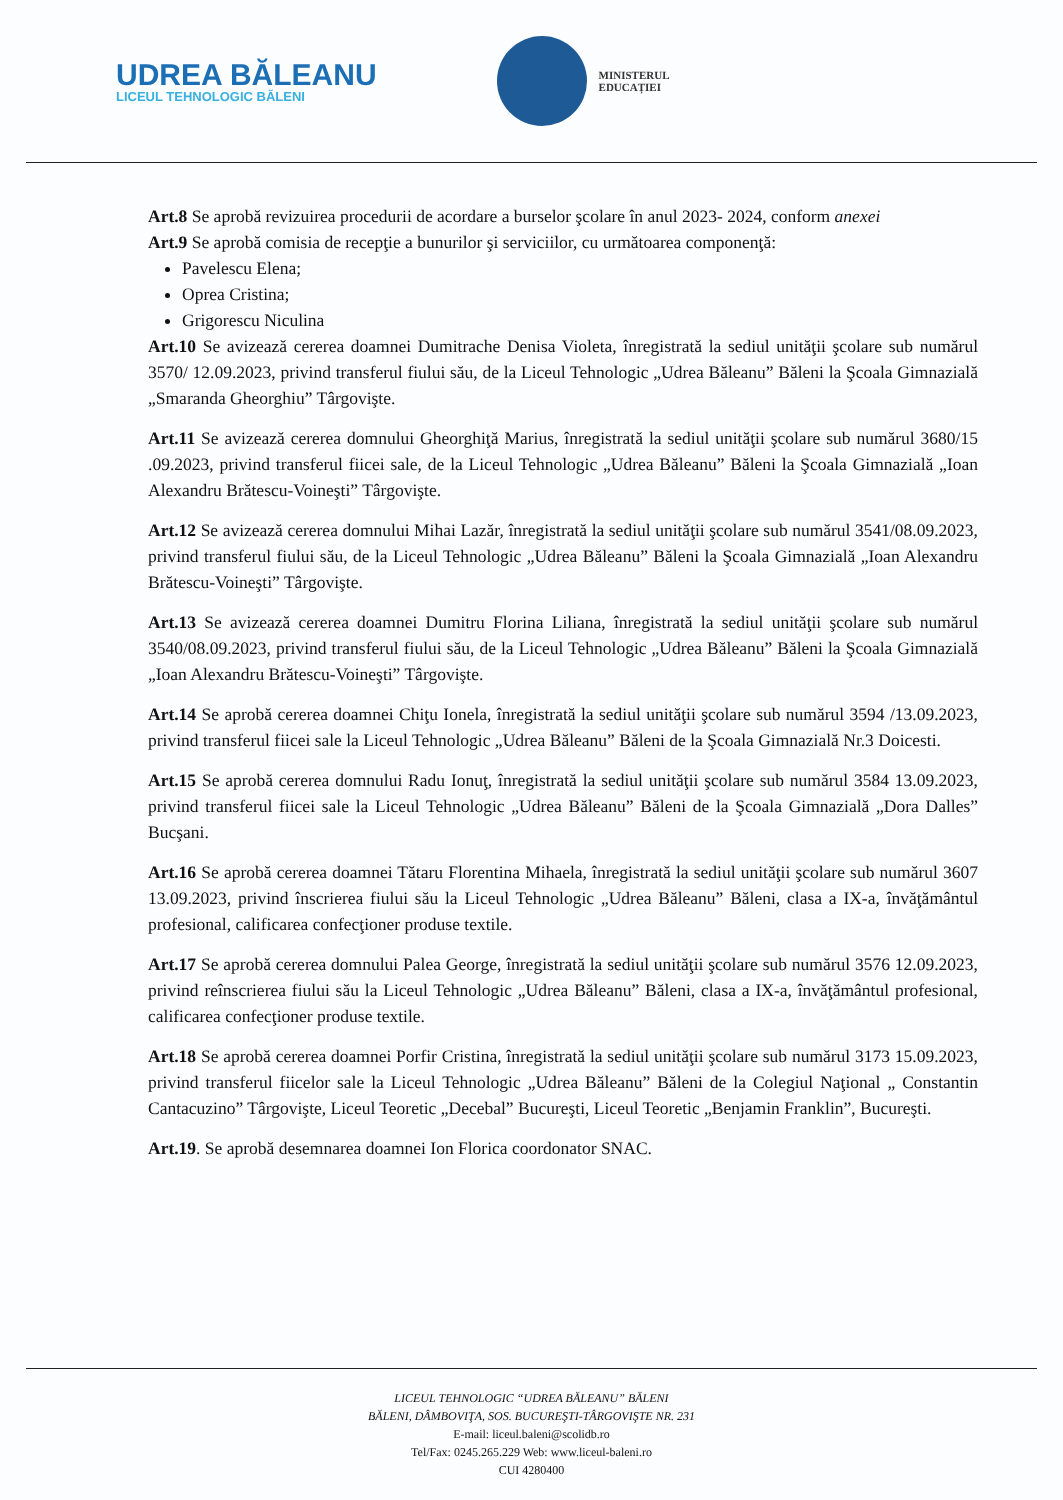UDREA BĂLEANU
LICEUL TEHNOLOGIC BĂLENI
MINISTERUL
EDUCAȚIEI
Art.8 Se aprobă revizuirea procedurii de acordare a burselor şcolare în anul 2023- 2024, conform anexei
Art.9 Se aprobă comisia de recepţie a bunurilor şi serviciilor, cu următoarea componenţă:
Pavelescu Elena;
Oprea Cristina;
Grigorescu Niculina
Art.10 Se avizează cererea doamnei Dumitrache Denisa Violeta, înregistrată la sediul unităţii şcolare sub numărul 3570/ 12.09.2023, privind transferul fiului său, de la Liceul Tehnologic „Udrea Băleanu” Băleni la Şcoala Gimnazială „Smaranda Gheorghiu” Târgovişte.
Art.11 Se avizează cererea domnului Gheorghiţă Marius, înregistrată la sediul unităţii şcolare sub numărul 3680/15 .09.2023, privind transferul fiicei sale, de la Liceul Tehnologic „Udrea Băleanu” Băleni la Şcoala Gimnazială „Ioan Alexandru Brătescu-Voineşti” Târgovişte.
Art.12 Se avizează cererea domnului Mihai Lazăr, înregistrată la sediul unităţii şcolare sub numărul 3541/08.09.2023, privind transferul fiului său, de la Liceul Tehnologic „Udrea Băleanu” Băleni la Şcoala Gimnazială „Ioan Alexandru Brătescu-Voineşti” Târgovişte.
Art.13 Se avizează cererea doamnei Dumitru Florina Liliana, înregistrată la sediul unităţii şcolare sub numărul 3540/08.09.2023, privind transferul fiului său, de la Liceul Tehnologic „Udrea Băleanu” Băleni la Şcoala Gimnazială „Ioan Alexandru Brătescu-Voineşti” Târgovişte.
Art.14 Se aprobă cererea doamnei Chiţu Ionela, înregistrată la sediul unităţii şcolare sub numărul 3594 /13.09.2023, privind transferul fiicei sale la Liceul Tehnologic „Udrea Băleanu” Băleni de la Şcoala Gimnazială Nr.3 Doicesti.
Art.15 Se aprobă cererea domnului Radu Ionuţ, înregistrată la sediul unităţii şcolare sub numărul 3584 13.09.2023, privind transferul fiicei sale la Liceul Tehnologic „Udrea Băleanu” Băleni de la Şcoala Gimnazială „Dora Dalles” Bucşani.
Art.16 Se aprobă cererea doamnei Tătaru Florentina Mihaela, înregistrată la sediul unităţii şcolare sub numărul 3607 13.09.2023, privind înscrierea fiului său la Liceul Tehnologic „Udrea Băleanu” Băleni, clasa a IX-a, învăţământul profesional, calificarea confecţioner produse textile.
Art.17 Se aprobă cererea domnului Palea George, înregistrată la sediul unităţii şcolare sub numărul 3576 12.09.2023, privind reînscrierea fiului său la Liceul Tehnologic „Udrea Băleanu” Băleni, clasa a IX-a, învăţământul profesional, calificarea confecţioner produse textile.
Art.18 Se aprobă cererea doamnei Porfir Cristina, înregistrată la sediul unităţii şcolare sub numărul 3173 15.09.2023, privind transferul fiicelor sale la Liceul Tehnologic „Udrea Băleanu” Băleni de la Colegiul Naţional „ Constantin Cantacuzino” Târgovişte, Liceul Teoretic „Decebal” Bucureşti, Liceul Teoretic „Benjamin Franklin”, Bucureşti.
Art.19. Se aprobă desemnarea doamnei Ion Florica coordonator SNAC.
LICEUL TEHNOLOGIC “UDREA BĂLEANU” BĂLENI
BĂLENI, DÂMBOVIŢA, SOS. BUCUREŞTI-TÂRGOVIŞTE NR. 231
E-mail: liceul.baleni@scolidb.ro
Tel/Fax: 0245.265.229 Web: www.liceul-baleni.ro
CUI 4280400